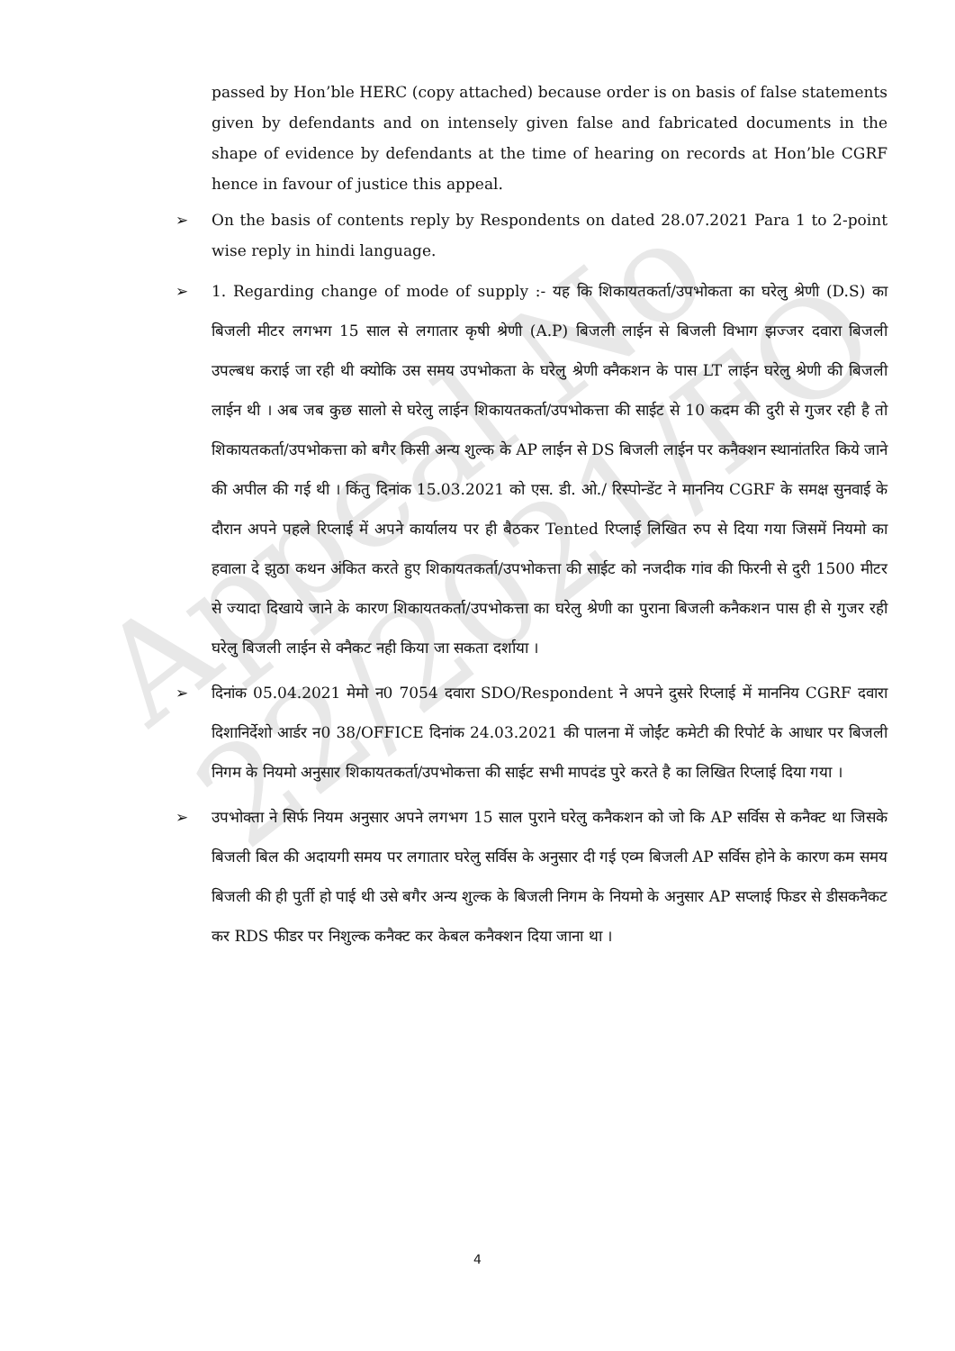Appeal No 22/2021/FO
passed by Hon’ble HERC (copy attached) because order is on basis of false statements given by defendants and on intensely given false and fabricated documents in the shape of evidence by defendants at the time of hearing on records at Hon’ble CGRF hence in favour of justice this appeal.
➢ On the basis of contents reply by Respondents on dated 28.07.2021 Para 1 to 2-point wise reply in hindi language.
➢ 1. Regarding change of mode of supply :- यह कि शिकायतकर्ता/उपभोकता का घरेलु श्रेणी (D.S) का बिजली मीटर लगभग 15 साल से लगातार कृषी श्रेणी (A.P) बिजली लाईन से बिजली विभाग झज्जर दवारा बिजली उपल्बध कराई जा रही थी क्योकि उस समय उपभोकता के घरेलु श्रेणी क्नैकशन के पास LT लाईन घरेलु श्रेणी की बिजली लाईन थी । अब जब कुछ सालो से घरेलु लाईन शिकायतकर्ता/उपभोकत्ता की साईट से 10 कदम की दुरी से गुजर रही है तो शिकायतकर्ता/उपभोकत्ता को बगैर किसी अन्य शुल्क के AP लाईन से DS बिजली लाईन पर कनैक्शन स्थानांतरित किये जाने की अपील की गई थी । किंतु दिनांक 15.03.2021 को एस. डी. ओ./ रिस्पोन्डेंट ने माननिय CGRF के समक्ष सुनवाई के दौरान अपने पहले रिप्लाई में अपने कार्यालय पर ही बैठकर Tented रिप्लाई लिखित रुप से दिया गया जिसमें नियमो का हवाला दे झुठा कथन अंकित करते हुए शिकायतकर्ता/उपभोकत्ता की साईट को नजदीक गांव की फिरनी से दुरी 1500 मीटर से ज्यादा दिखाये जाने के कारण शिकायतकर्ता/उपभोकत्ता का घरेलु श्रेणी का पुराना बिजली कनैकशन पास ही से गुजर रही घरेलु बिजली लाईन से क्नैकट नही किया जा सकता दर्शाया ।
➢ दिनांक 05.04.2021 मेमो न0 7054 दवारा SDO/Respondent ने अपने दुसरे रिप्लाई में माननिय CGRF दवारा दिशानिर्देशो आर्डर न0 38/OFFICE दिनांक 24.03.2021 की पालना में जोईंट कमेटी की रिपोर्ट के आधार पर बिजली निगम के नियमो अनुसार शिकायतकर्ता/उपभोकत्ता की साईट सभी मापदंड पुरे करते है का लिखित रिप्लाई दिया गया ।
➢ उपभोक्ता ने सिर्फ नियम अनुसार अपने लगभग 15 साल पुराने घरेलु कनैकशन को जो कि AP सर्विस से कनैक्ट था जिसके बिजली बिल की अदायगी समय पर लगातार घरेलु सर्विस के अनुसार दी गई एव्म बिजली AP सर्विस होने के कारण कम समय बिजली की ही पुर्ती हो पाई थी उसे बगैर अन्य शुल्क के बिजली निगम के नियमो के अनुसार AP सप्लाई फिडर से डीसकनैकट कर RDS फीडर पर निशुल्क कनैक्ट कर केबल कनैक्शन दिया जाना था ।
4